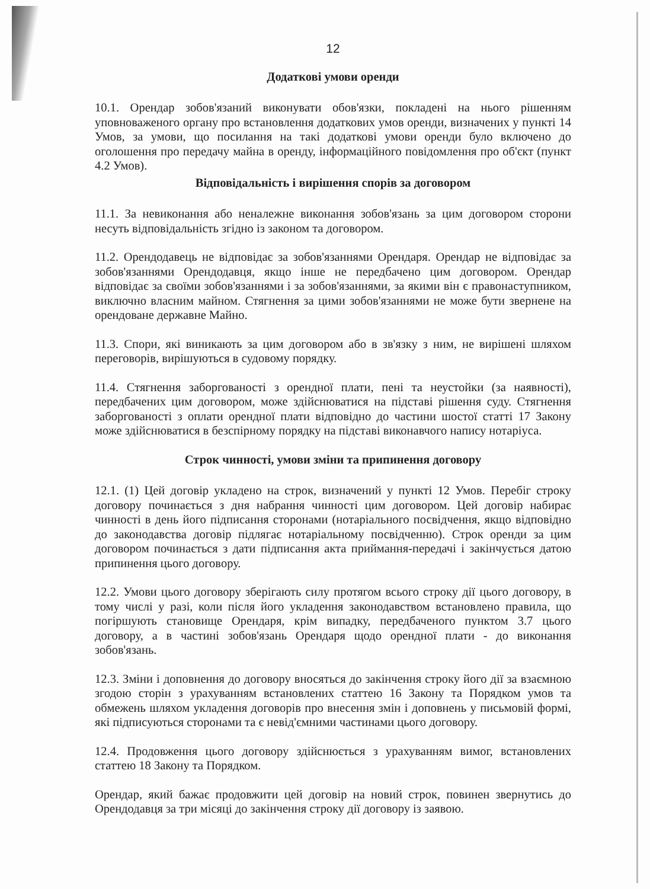12
Додаткові умови оренди
10.1. Орендар зобов'язаний виконувати обов'язки, покладені на нього рішенням уповноваженого органу про встановлення додаткових умов оренди, визначених у пункті 14 Умов, за умови, що посилання на такі додаткові умови оренди було включено до оголошення про передачу майна в оренду, інформаційного повідомлення про об'єкт (пункт 4.2 Умов).
Відповідальність і вирішення спорів за договором
11.1. За невиконання або неналежне виконання зобов'язань за цим договором сторони несуть відповідальність згідно із законом та договором.
11.2. Орендодавець не відповідає за зобов'язаннями Орендаря. Орендар не відповідає за зобов'язаннями Орендодавця, якщо інше не передбачено цим договором. Орендар відповідає за своїми зобов'язаннями і за зобов'язаннями, за якими він є правонаступником, виключно власним майном. Стягнення за цими зобов'язаннями не може бути звернене на орендоване державне Майно.
11.3. Спори, які виникають за цим договором або в зв'язку з ним, не вирішені шляхом переговорів, вирішуються в судовому порядку.
11.4. Стягнення заборгованості з орендної плати, пені та неустойки (за наявності), передбачених цим договором, може здійснюватися на підставі рішення суду. Стягнення заборгованості з оплати орендної плати відповідно до частини шостої статті 17 Закону може здійснюватися в безспірному порядку на підставі виконавчого напису нотаріуса.
Строк чинності, умови зміни та припинення договору
12.1. (1) Цей договір укладено на строк, визначений у пункті 12 Умов. Перебіг строку договору починається з дня набрання чинності цим договором. Цей договір набирає чинності в день його підписання сторонами (нотаріального посвідчення, якщо відповідно до законодавства договір підлягає нотаріальному посвідченню). Строк оренди за цим договором починається з дати підписання акта приймання-передачі і закінчується датою припинення цього договору.
12.2. Умови цього договору зберігають силу протягом всього строку дії цього договору, в тому числі у разі, коли після його укладення законодавством встановлено правила, що погіршують становище Орендаря, крім випадку, передбаченого пунктом 3.7 цього договору, а в частині зобов'язань Орендаря щодо орендної плати - до виконання зобов'язань.
12.3. Зміни і доповнення до договору вносяться до закінчення строку його дії за взаємною згодою сторін з урахуванням встановлених статтею 16 Закону та Порядком умов та обмежень шляхом укладення договорів про внесення змін і доповнень у письмовій формі, які підписуються сторонами та є невід'ємними частинами цього договору.
12.4. Продовження цього договору здійснюється з урахуванням вимог, встановлених статтею 18 Закону та Порядком.
Орендар, який бажає продовжити цей договір на новий строк, повинен звернутись до Орендодавця за три місяці до закінчення строку дії договору із заявою.